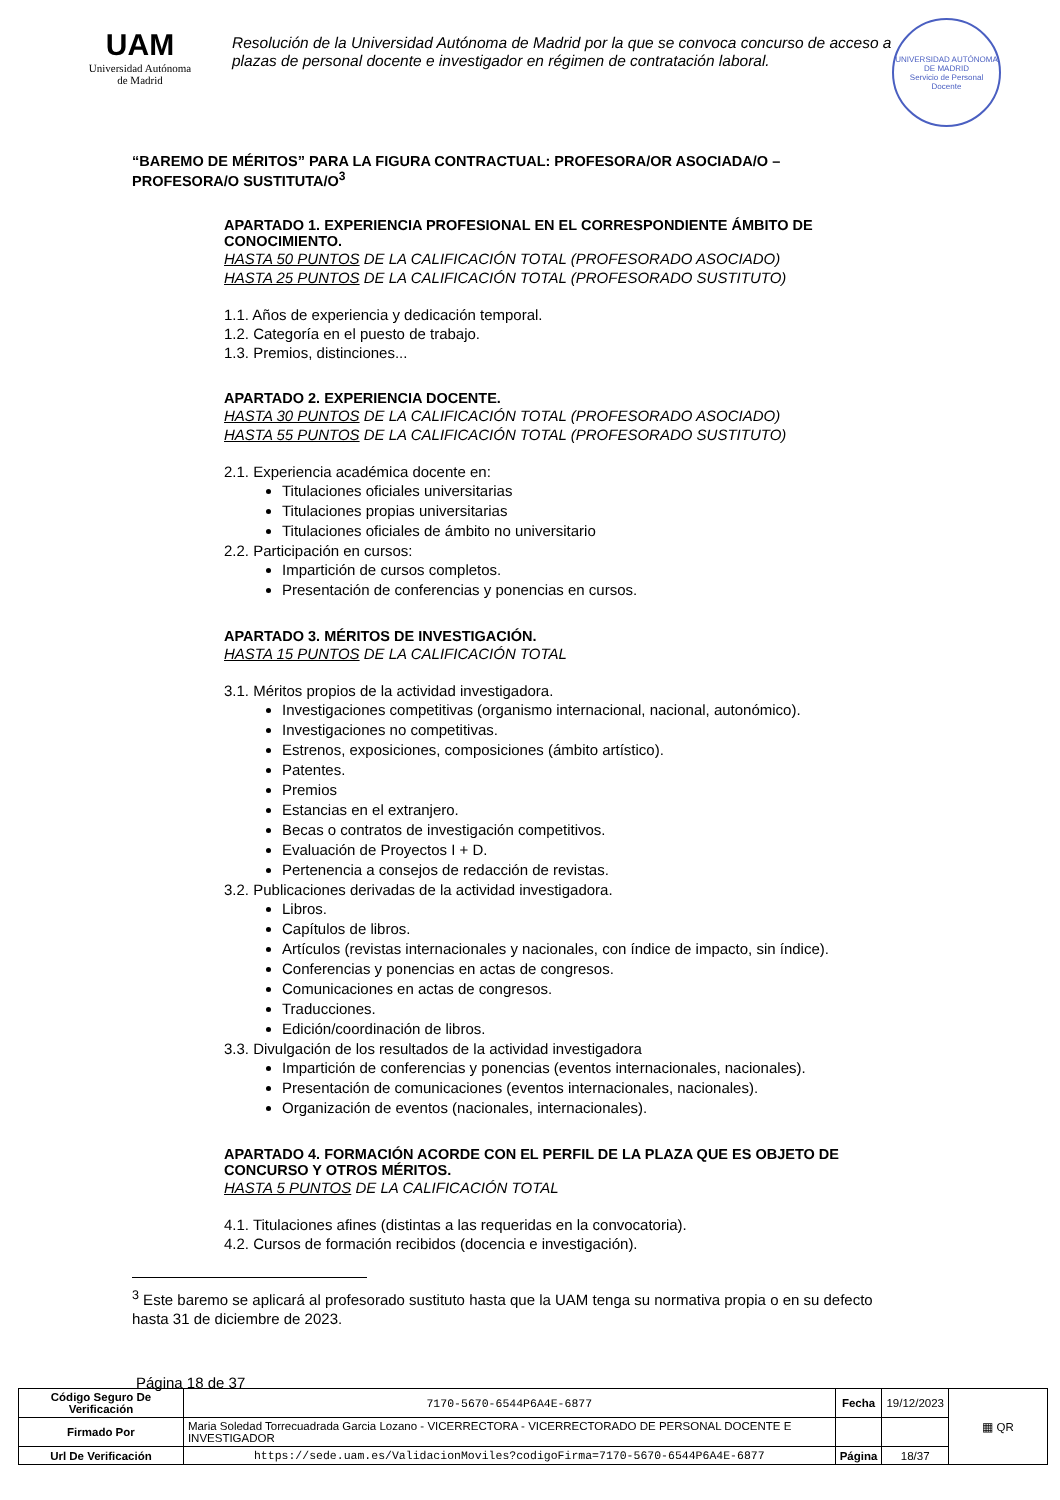UAM
Universidad Autónoma
de Madrid
Resolución de la Universidad Autónoma de Madrid por la que se convoca concurso de acceso a plazas de personal docente e investigador en régimen de contratación laboral.
UNIVERSIDAD AUTÓNOMA DE MADRID
Servicio de Personal Docente
“BAREMO DE MÉRITOS” PARA LA FIGURA CONTRACTUAL: PROFESORA/OR ASOCIADA/O – PROFESORA/O SUSTITUTA/O<sup>3</sup>
APARTADO 1. EXPERIENCIA PROFESIONAL EN EL CORRESPONDIENTE ÁMBITO DE CONOCIMIENTO.
HASTA 50 PUNTOS DE LA CALIFICACIÓN TOTAL (PROFESORADO ASOCIADO)
HASTA 25 PUNTOS DE LA CALIFICACIÓN TOTAL (PROFESORADO SUSTITUTO)
1.1. Años de experiencia y dedicación temporal.
1.2. Categoría en el puesto de trabajo.
1.3. Premios, distinciones...
APARTADO 2. EXPERIENCIA DOCENTE.
HASTA 30 PUNTOS DE LA CALIFICACIÓN TOTAL (PROFESORADO ASOCIADO)
HASTA 55 PUNTOS DE LA CALIFICACIÓN TOTAL (PROFESORADO SUSTITUTO)
2.1. Experiencia académica docente en:
Titulaciones oficiales universitarias
Titulaciones propias universitarias
Titulaciones oficiales de ámbito no universitario
2.2. Participación en cursos:
Impartición de cursos completos.
Presentación de conferencias y ponencias en cursos.
APARTADO 3. MÉRITOS DE INVESTIGACIÓN.
HASTA 15 PUNTOS DE LA CALIFICACIÓN TOTAL
3.1. Méritos propios de la actividad investigadora.
Investigaciones competitivas (organismo internacional, nacional, autonómico).
Investigaciones no competitivas.
Estrenos, exposiciones, composiciones (ámbito artístico).
Patentes.
Premios
Estancias en el extranjero.
Becas o contratos de investigación competitivos.
Evaluación de Proyectos I + D.
Pertenencia a consejos de redacción de revistas.
3.2. Publicaciones derivadas de la actividad investigadora.
Libros.
Capítulos de libros.
Artículos (revistas internacionales y nacionales, con índice de impacto, sin índice).
Conferencias y ponencias en actas de congresos.
Comunicaciones en actas de congresos.
Traducciones.
Edición/coordinación de libros.
3.3. Divulgación de los resultados de la actividad investigadora
Impartición de conferencias y ponencias (eventos internacionales, nacionales).
Presentación de comunicaciones (eventos internacionales, nacionales).
Organización de eventos (nacionales, internacionales).
APARTADO 4. FORMACIÓN ACORDE CON EL PERFIL DE LA PLAZA QUE ES OBJETO DE CONCURSO Y OTROS MÉRITOS.
HASTA 5 PUNTOS DE LA CALIFICACIÓN TOTAL
4.1. Titulaciones afines (distintas a las requeridas en la convocatoria).
4.2. Cursos de formación recibidos (docencia e investigación).
<sup>3</sup> Este baremo se aplicará al profesorado sustituto hasta que la UAM tenga su normativa propia o en su defecto hasta 31 de diciembre de 2023.
Página 18 de 37
| Código Seguro De Verificación | 7170-5670-6544P6A4E-6877 | Fecha | 19/12/2023 | ▦ QR |
| Firmado Por | Maria Soledad Torrecuadrada Garcia Lozano - VICERRECTORA - VICERRECTORADO DE PERSONAL DOCENTE E INVESTIGADOR | | | |
| Url De Verificación | https://sede.uam.es/ValidacionMoviles?codigoFirma=7170-5670-6544P6A4E-6877 | Página | 18/37 | |